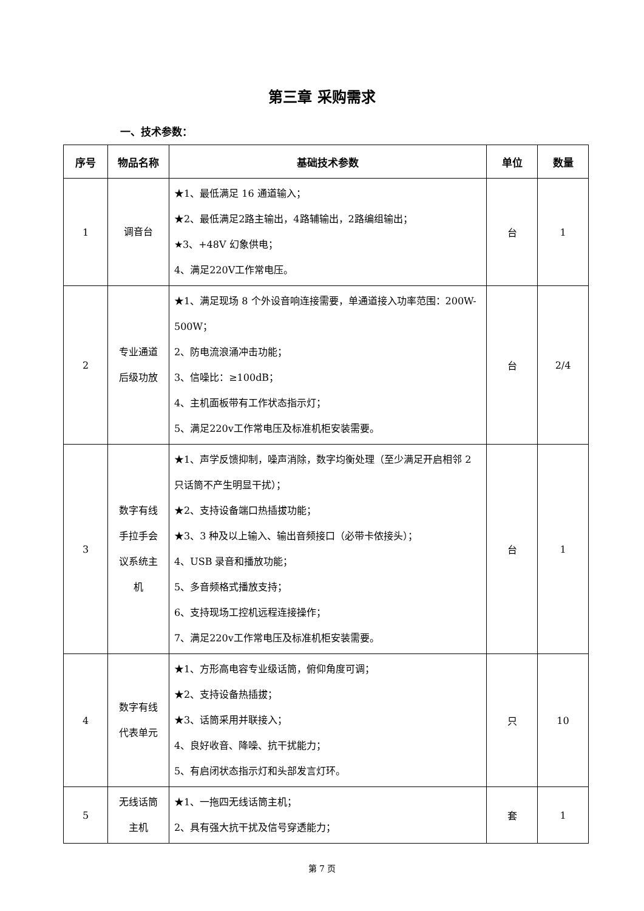第三章 采购需求
一、技术参数：
| 序号 | 物品名称 | 基础技术参数 | 单位 | 数量 |
| --- | --- | --- | --- | --- |
| 1 | 调音台 | ★1、最低满足 16 通道输入； ★2、最低满足2路主输出，4路辅输出，2路编组输出； ★3、+48V 幻象供电； 4、满足220V工作常电压。 | 台 | 1 |
| 2 | 专业通道 后级功放 | ★1、满足现场 8 个外设音响连接需要，单通道接入功率范围：200W-500W； 2、防电流浪涌冲击功能； 3、信噪比：≥100dB； 4、主机面板带有工作状态指示灯； 5、满足220v工作常电压及标准机柜安装需要。 | 台 | 2/4 |
| 3 | 数字有线 手拉手会 议系统主 机 | ★1、声学反馈抑制，噪声消除，数字均衡处理（至少满足开启相邻 2 只话筒不产生明显干扰）； ★2、支持设备端口热插拔功能； ★3、3 种及以上输入、输出音频接口（必带卡侬接头）； 4、USB 录音和播放功能； 5、多音频格式播放支持； 6、支持现场工控机远程连接操作； 7、满足220v工作常电压及标准机柜安装需要。 | 台 | 1 |
| 4 | 数字有线 代表单元 | ★1、方形高电容专业级话筒，俯仰角度可调； ★2、支持设备热插拔； ★3、话筒采用并联接入； 4、良好收音、降噪、抗干扰能力； 5、有启闭状态指示灯和头部发言灯环。 | 只 | 10 |
| 5 | 无线话筒 主机 | ★1、一拖四无线话筒主机； 2、具有强大抗干扰及信号穿透能力； | 套 | 1 |
第 7 页